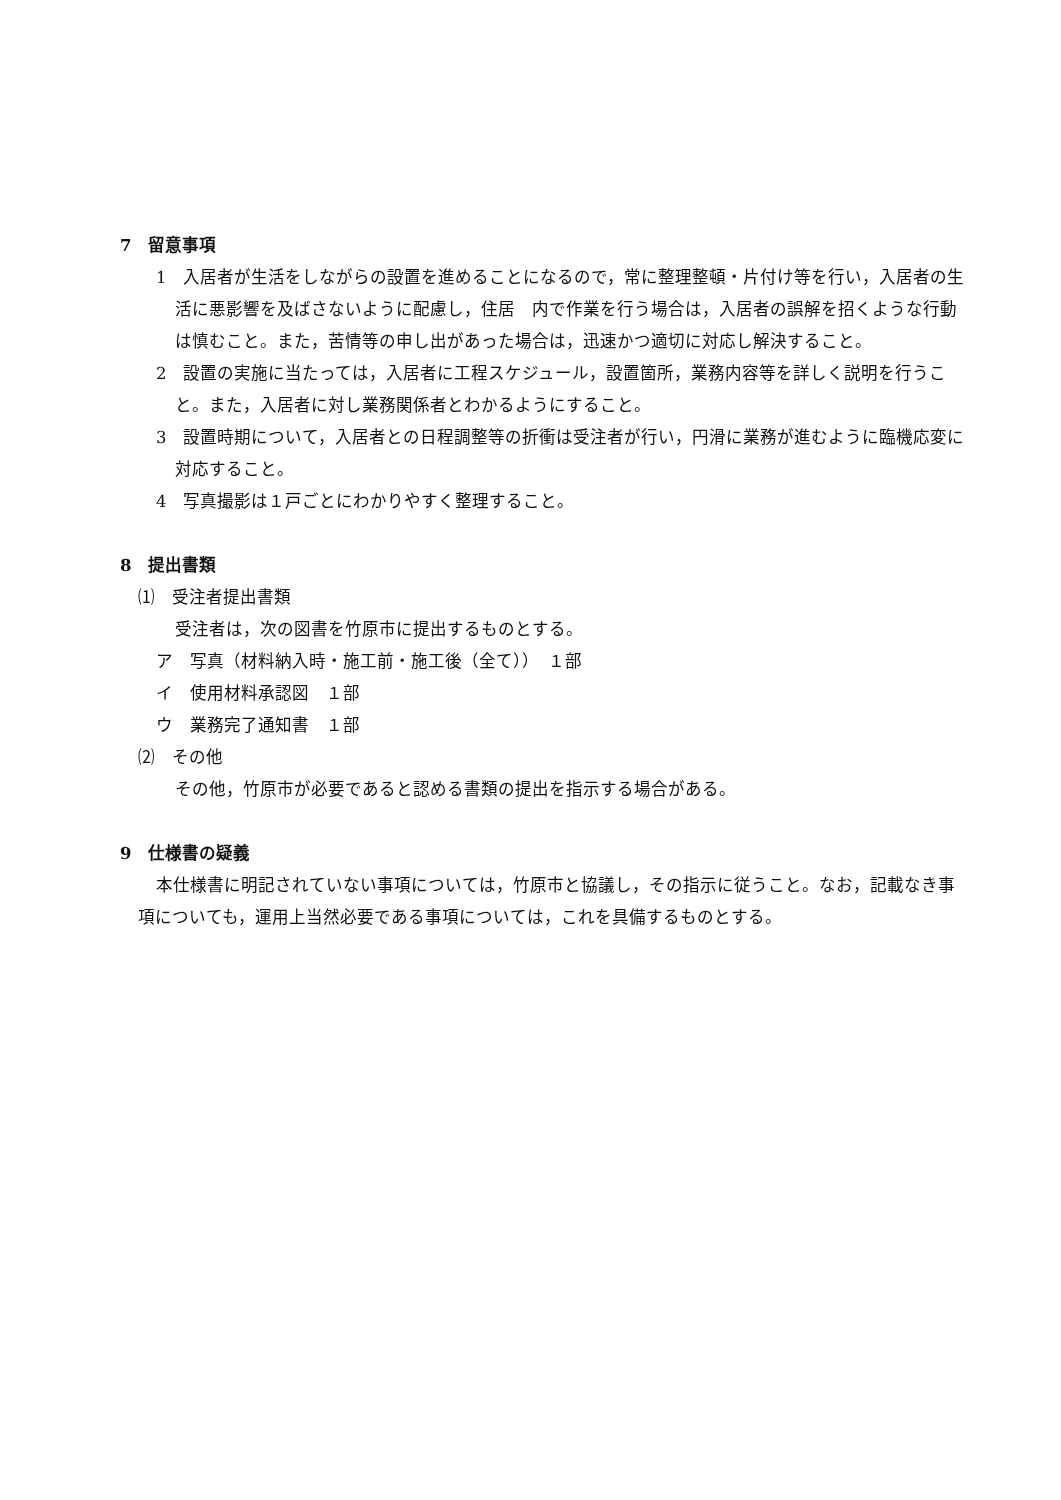7　留意事項
1　入居者が生活をしながらの設置を進めることになるので，常に整理整頓・片付け等を行い，入居者の生活に悪影響を及ばさないように配慮し，住居　内で作業を行う場合は，入居者の誤解を招くような行動は慎むこと。また，苦情等の申し出があった場合は，迅速かつ適切に対応し解決すること。
2　設置の実施に当たっては，入居者に工程スケジュール，設置箇所，業務内容等を詳しく説明を行うこと。また，入居者に対し業務関係者とわかるようにすること。
3　設置時期について，入居者との日程調整等の折衝は受注者が行い，円滑に業務が進むように臨機応変に対応すること。
4　写真撮影は１戸ごとにわかりやすく整理すること。
8　提出書類
⑴　受注者提出書類
受注者は，次の図書を竹原市に提出するものとする。
ア　写真（材料納入時・施工前・施工後（全て））　１部
イ　使用材料承認図　１部
ウ　業務完了通知書　１部
⑵　その他
その他，竹原市が必要であると認める書類の提出を指示する場合がある。
9　仕様書の疑義
本仕様書に明記されていない事項については，竹原市と協議し，その指示に従うこと。なお，記載なき事項についても，運用上当然必要である事項については，これを具備するものとする。